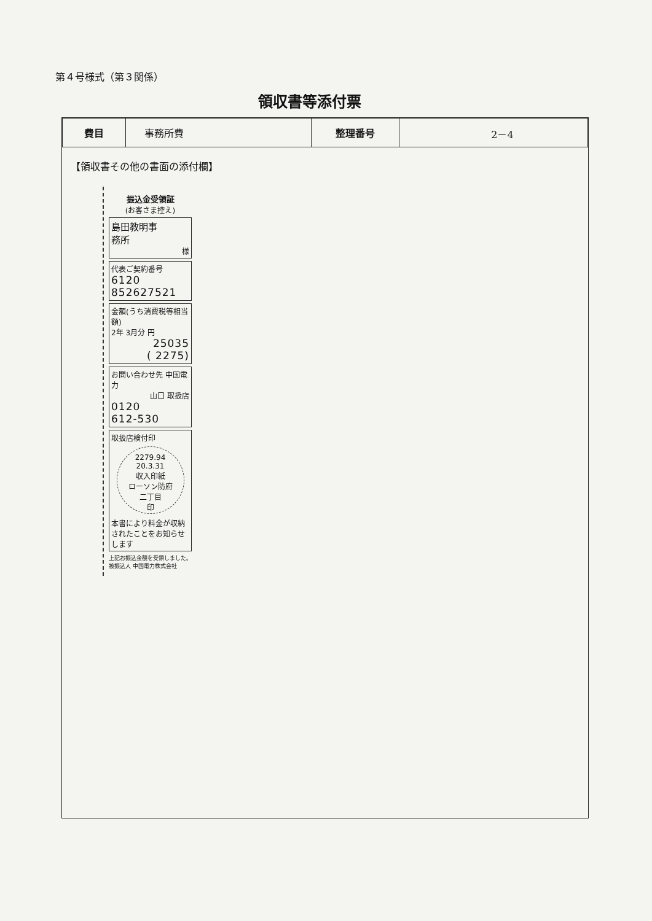第４号様式（第３関係）
領収書等添付票
| 費目 | 事務所費 | 整理番号 | 2－4 |
【領収書その他の書面の添付欄】
振込金受領証
(お客さま控え)
島田教明事
務所
様
代表ご契約番号
6120
852627521
金額(うち消費税等相当額)
2年 3月分 円
25035
( 2275)
お問い合わせ先 中国電力
山口 取扱店
0120
612-530
取扱店検付印
2279.94
20.3.31
収入印紙
ローソン防府
二丁目
印
本書により料金が収納されたことをお知らせします
上記お振込金額を受領しました。
被振込人 中国電力株式会社